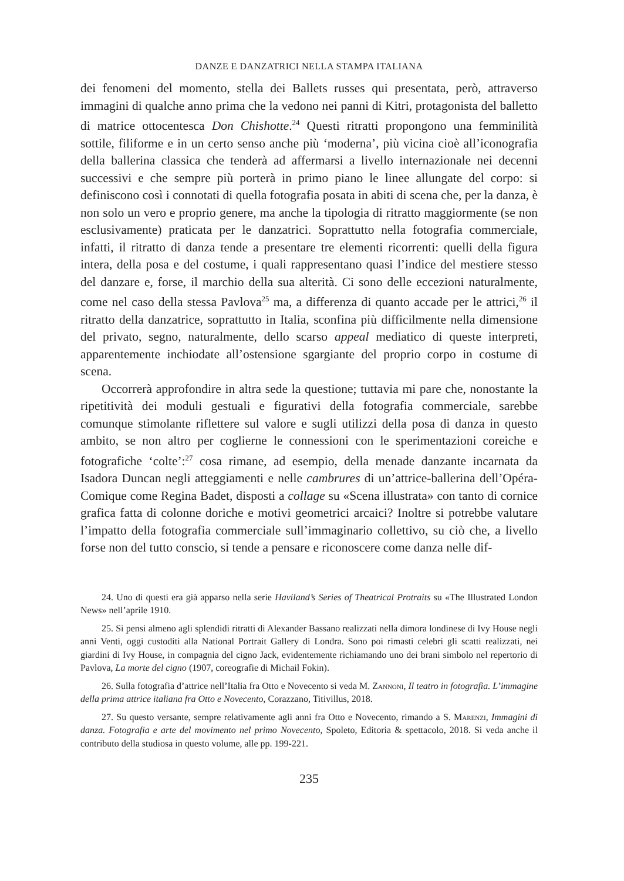DANZE E DANZATRICI NELLA STAMPA ITALIANA
dei fenomeni del momento, stella dei Ballets russes qui presentata, però, attraverso immagini di qualche anno prima che la vedono nei panni di Kitri, protagonista del balletto di matrice ottocentesca Don Chishotte.<sup>24</sup> Questi ritratti propongono una femminilità sottile, filiforme e in un certo senso anche più ‘moderna’, più vicina cioè all’iconografia della ballerina classica che tenderà ad affermarsi a livello internazionale nei decenni successivi e che sempre più porterà in primo piano le linee allungate del corpo: si definiscono così i connotati di quella fotografia posata in abiti di scena che, per la danza, è non solo un vero e proprio genere, ma anche la tipologia di ritratto maggiormente (se non esclusivamente) praticata per le danzatrici. Soprattutto nella fotografia commerciale, infatti, il ritratto di danza tende a presentare tre elementi ricorrenti: quelli della figura intera, della posa e del costume, i quali rappresentano quasi l’indice del mestiere stesso del danzare e, forse, il marchio della sua alterità. Ci sono delle eccezioni naturalmente, come nel caso della stessa Pavlova<sup>25</sup> ma, a differenza di quanto accade per le attrici,<sup>26</sup> il ritratto della danzatrice, soprattutto in Italia, sconfina più difficilmente nella dimensione del privato, segno, naturalmente, dello scarso appeal mediatico di queste interpreti, apparentemente inchiodate all’ostensione sgargiante del proprio corpo in costume di scena.
Occorrerà approfondire in altra sede la questione; tuttavia mi pare che, nonostante la ripetitività dei moduli gestuali e figurativi della fotografia commerciale, sarebbe comunque stimolante riflettere sul valore e sugli utilizzi della posa di danza in questo ambito, se non altro per coglierne le connessioni con le sperimentazioni coreiche e fotografiche ‘colte’:<sup>27</sup> cosa rimane, ad esempio, della menade danzante incarnata da Isadora Duncan negli atteggiamenti e nelle cambrures di un’attrice-ballerina dell’Opéra-Comique come Regina Badet, disposti a collage su «Scena illustrata» con tanto di cornice grafica fatta di colonne doriche e motivi geometrici arcaici? Inoltre si potrebbe valutare l’impatto della fotografia commerciale sull’immaginario collettivo, su ciò che, a livello forse non del tutto conscio, si tende a pensare e riconoscere come danza nelle dif-
24. Uno di questi era già apparso nella serie Haviland’s Series of Theatrical Protraits su «The Illustrated London News» nell’aprile 1910.
25. Si pensi almeno agli splendidi ritratti di Alexander Bassano realizzati nella dimora londinese di Ivy House negli anni Venti, oggi custoditi alla National Portrait Gallery di Londra. Sono poi rimasti celebri gli scatti realizzati, nei giardini di Ivy House, in compagnia del cigno Jack, evidentemente richiamando uno dei brani simbolo nel repertorio di Pavlova, La morte del cigno (1907, coreografie di Michail Fokin).
26. Sulla fotografia d’attrice nell’Italia fra Otto e Novecento si veda M. Zannoni, Il teatro in fotografia. L’immagine della prima attrice italiana fra Otto e Novecento, Corazzano, Titivillus, 2018.
27. Su questo versante, sempre relativamente agli anni fra Otto e Novecento, rimando a S. Marenzi, Immagini di danza. Fotografia e arte del movimento nel primo Novecento, Spoleto, Editoria & spettacolo, 2018. Si veda anche il contributo della studiosa in questo volume, alle pp. 199-221.
235